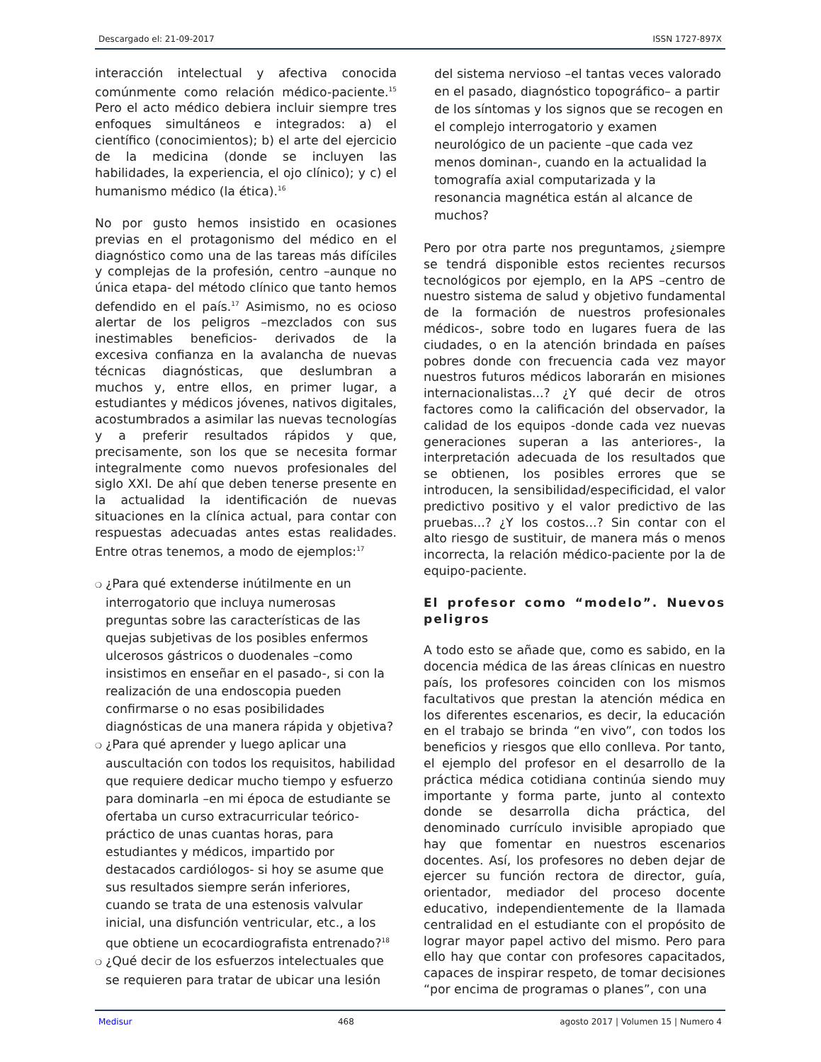Descargado el: 21-09-2017 ISSN 1727-897X
interacción intelectual y afectiva conocida comúnmente como relación médico-paciente.<sup>15</sup> Pero el acto médico debiera incluir siempre tres enfoques simultáneos e integrados: a) el científico (conocimientos); b) el arte del ejercicio de la medicina (donde se incluyen las habilidades, la experiencia, el ojo clínico); y c) el humanismo médico (la ética).<sup>16</sup>
No por gusto hemos insistido en ocasiones previas en el protagonismo del médico en el diagnóstico como una de las tareas más difíciles y complejas de la profesión, centro –aunque no única etapa- del método clínico que tanto hemos defendido en el país.<sup>17</sup> Asimismo, no es ocioso alertar de los peligros –mezclados con sus inestimables beneficios- derivados de la excesiva confianza en la avalancha de nuevas técnicas diagnósticas, que deslumbran a muchos y, entre ellos, en primer lugar, a estudiantes y médicos jóvenes, nativos digitales, acostumbrados a asimilar las nuevas tecnologías y a preferir resultados rápidos y que, precisamente, son los que se necesita formar integralmente como nuevos profesionales del siglo XXI. De ahí que deben tenerse presente en la actualidad la identificación de nuevas situaciones en la clínica actual, para contar con respuestas adecuadas antes estas realidades. Entre otras tenemos, a modo de ejemplos:<sup>17</sup>
❍ ¿Para qué extenderse inútilmente en un interrogatorio que incluya numerosas preguntas sobre las características de las quejas subjetivas de los posibles enfermos ulcerosos gástricos o duodenales –como insistimos en enseñar en el pasado-, si con la realización de una endoscopia pueden confirmarse o no esas posibilidades diagnósticas de una manera rápida y objetiva?
❍ ¿Para qué aprender y luego aplicar una auscultación con todos los requisitos, habilidad que requiere dedicar mucho tiempo y esfuerzo para dominarla –en mi época de estudiante se ofertaba un curso extracurricular teórico-práctico de unas cuantas horas, para estudiantes y médicos, impartido por destacados cardiólogos- si hoy se asume que sus resultados siempre serán inferiores, cuando se trata de una estenosis valvular inicial, una disfunción ventricular, etc., a los que obtiene un ecocardiografista entrenado?<sup>18</sup>
❍ ¿Qué decir de los esfuerzos intelectuales que se requieren para tratar de ubicar una lesión
del sistema nervioso –el tantas veces valorado en el pasado, diagnóstico topográfico– a partir de los síntomas y los signos que se recogen en el complejo interrogatorio y examen neurológico de un paciente –que cada vez menos dominan-, cuando en la actualidad la tomografía axial computarizada y la resonancia magnética están al alcance de muchos?
Pero por otra parte nos preguntamos, ¿siempre se tendrá disponible estos recientes recursos tecnológicos por ejemplo, en la APS –centro de nuestro sistema de salud y objetivo fundamental de la formación de nuestros profesionales médicos-, sobre todo en lugares fuera de las ciudades, o en la atención brindada en países pobres donde con frecuencia cada vez mayor nuestros futuros médicos laborarán en misiones internacionalistas...? ¿Y qué decir de otros factores como la calificación del observador, la calidad de los equipos -donde cada vez nuevas generaciones superan a las anteriores-, la interpretación adecuada de los resultados que se obtienen, los posibles errores que se introducen, la sensibilidad/especificidad, el valor predictivo positivo y el valor predictivo de las pruebas...? ¿Y los costos...? Sin contar con el alto riesgo de sustituir, de manera más o menos incorrecta, la relación médico-paciente por la de equipo-paciente.
El profesor como “modelo”. Nuevos peligros
A todo esto se añade que, como es sabido, en la docencia médica de las áreas clínicas en nuestro país, los profesores coinciden con los mismos facultativos que prestan la atención médica en los diferentes escenarios, es decir, la educación en el trabajo se brinda “en vivo”, con todos los beneficios y riesgos que ello conlleva. Por tanto, el ejemplo del profesor en el desarrollo de la práctica médica cotidiana continúa siendo muy importante y forma parte, junto al contexto donde se desarrolla dicha práctica, del denominado currículo invisible apropiado que hay que fomentar en nuestros escenarios docentes. Así, los profesores no deben dejar de ejercer su función rectora de director, guía, orientador, mediador del proceso docente educativo, independientemente de la llamada centralidad en el estudiante con el propósito de lograr mayor papel activo del mismo. Pero para ello hay que contar con profesores capacitados, capaces de inspirar respeto, de tomar decisiones “por encima de programas o planes”, con una
Medisur 468 agosto 2017 | Volumen 15 | Numero 4